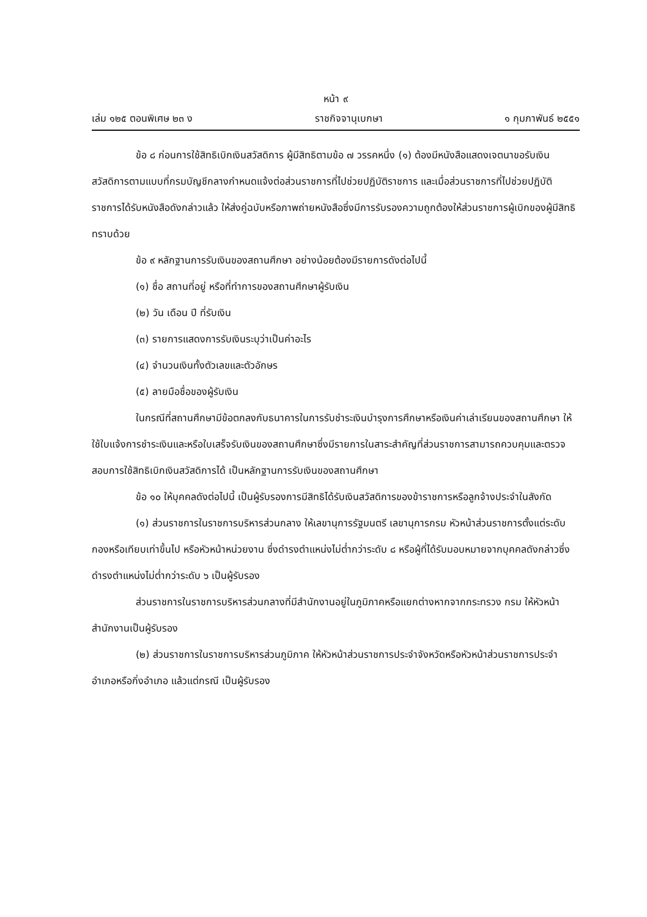หน้า ๙
เล่ม ๑๒๕ ตอนพิเศษ ๒๓ ง ราชกิจจานุเบกษา ๑ กุมภาพันธ์ ๒๕๕๑
ข้อ ๘ ก่อนการใช้สิทธิเบิกเงินสวัสดิการ ผู้มีสิทธิตามข้อ ๗ วรรคหนึ่ง (๑) ต้องมีหนังสือแสดงเจตนาขอรับเงินสวัสดิการตามแบบที่กรมบัญชีกลางกำหนดแจ้งต่อส่วนราชการที่ไปช่วยปฏิบัติราชการ และเมื่อส่วนราชการที่ไปช่วยปฏิบัติราชการได้รับหนังสือดังกล่าวแล้ว ให้ส่งคู่ฉบับหรือภาพถ่ายหนังสือซึ่งมีการรับรองความถูกต้องให้ส่วนราชการผู้เบิกของผู้มีสิทธิทราบด้วย
ข้อ ๙ หลักฐานการรับเงินของสถานศึกษา อย่างน้อยต้องมีรายการดังต่อไปนี้
(๑) ชื่อ สถานที่อยู่ หรือที่ทำการของสถานศึกษาผู้รับเงิน
(๒) วัน เดือน ปี ที่รับเงิน
(๓) รายการแสดงการรับเงินระบุว่าเป็นค่าอะไร
(๔) จำนวนเงินทั้งตัวเลขและตัวอักษร
(๕) ลายมือชื่อของผู้รับเงิน
ในกรณีที่สถานศึกษามีข้อตกลงกับธนาคารในการรับชำระเงินบำรุงการศึกษาหรือเงินค่าเล่าเรียนของสถานศึกษา ให้ใช้ใบแจ้งการชำระเงินและหรือใบเสร็จรับเงินของสถานศึกษาซึ่งมีรายการในสาระสำคัญที่ส่วนราชการสามารถควบคุมและตรวจสอบการใช้สิทธิเบิกเงินสวัสดิการได้ เป็นหลักฐานการรับเงินของสถานศึกษา
ข้อ ๑๐ ให้บุคคลดังต่อไปนี้ เป็นผู้รับรองการมีสิทธิได้รับเงินสวัสดิการของข้าราชการหรือลูกจ้างประจำในสังกัด
(๑) ส่วนราชการในราชการบริหารส่วนกลาง ให้เลขานุการรัฐมนตรี เลขานุการกรม หัวหน้าส่วนราชการตั้งแต่ระดับกองหรือเทียบเท่าขึ้นไป หรือหัวหน้าหน่วยงาน ซึ่งดำรงตำแหน่งไม่ต่ำกว่าระดับ ๘ หรือผู้ที่ได้รับมอบหมายจากบุคคลดังกล่าวซึ่งดำรงตำแหน่งไม่ต่ำกว่าระดับ ๖ เป็นผู้รับรอง
ส่วนราชการในราชการบริหารส่วนกลางที่มีสำนักงานอยู่ในภูมิภาคหรือแยกต่างหากจากกระทรวง กรม ให้หัวหน้าสำนักงานเป็นผู้รับรอง
(๒) ส่วนราชการในราชการบริหารส่วนภูมิภาค ให้หัวหน้าส่วนราชการประจำจังหวัดหรือหัวหน้าส่วนราชการประจำอำเภอหรือกิ่งอำเภอ แล้วแต่กรณี เป็นผู้รับรอง